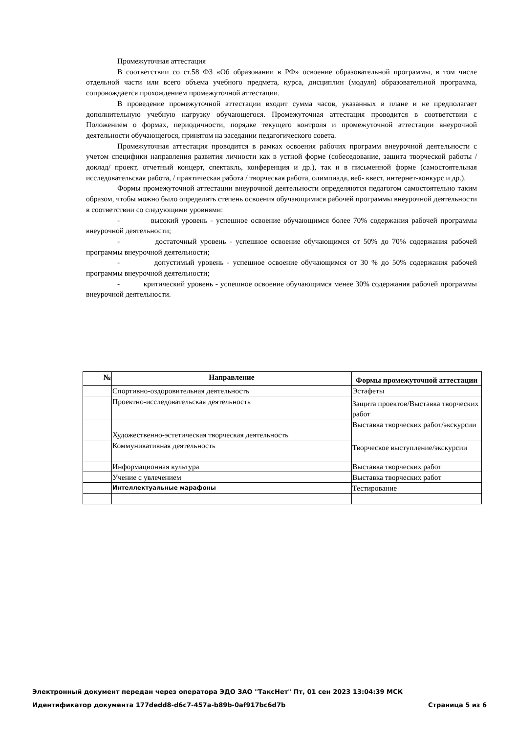Промежуточная аттестация
В соответствии со ст.58 ФЗ «Об образовании в РФ» освоение образовательной программы, в том числе отдельной части или всего объема учебного предмета, курса, дисциплин (модуля) образовательной программа, сопровождается прохождением промежуточной аттестации.
В проведение промежуточной аттестации входит сумма часов, указанных в плане и не предполагает дополнительную учебную нагрузку обучающегося. Промежуточная аттестация проводится в соответствии с Положением о формах, периодичности, порядке текущего контроля и промежуточной аттестации внеурочной деятельности обучающегося, принятом на заседании педагогического совета.
Промежуточная аттестация проводится в рамках освоения рабочих программ внеурочной деятельности с учетом специфики направления развития личности как в устной форме (собеседование, защита творческой работы / доклад/ проект, отчетный концерт, спектакль, конференция и др.), так и в письменной форме (самостоятельная исследовательская работа, / практическая работа / творческая работа, олимпиада, веб- квест, интернет-конкурс и др.).
Формы промежуточной аттестации внеурочной деятельности определяются педагогом самостоятельно таким образом, чтобы можно было определить степень освоения обучающимися рабочей программы внеурочной деятельности в соответствии со следующими уровнями:
- высокий уровень - успешное освоение обучающимся более 70% содержания рабочей программы внеурочной деятельности;
- достаточный уровень - успешное освоение обучающимся от 50% до 70% содержания рабочей программы внеурочной деятельности;
- допустимый уровень - успешное освоение обучающимся от 30 % до 50% содержания рабочей программы внеурочной деятельности;
- критический уровень - успешное освоение обучающимся менее 30% содержания рабочей программы внеурочной деятельности.
| № | Направление | Формы промежуточной аттестации |
| --- | --- | --- |
| | Спортивно-оздоровительная деятельность | Эстафеты |
| | Проектно-исследовательская деятельность | Защита проектов/Выставка творческих работ |
| | Художественно-эстетическая творческая деятельность | Выставка творческих работ/экскурсии |
| | Коммуникативная деятельность | Творческое выступление/экскурсии |
| | Информационная культура | Выставка творческих работ |
| | Учение с увлечением | Выставка творческих работ |
| | Интеллектуальные марафоны | Тестирование |
Электронный документ передан через оператора ЭДО ЗАО "ТаксНет" Пт, 01 сен 2023 13:04:39 МСК
Идентификатор документа 177dedd8-d6c7-457a-b89b-0af917bc6d7b Страница 5 из 6